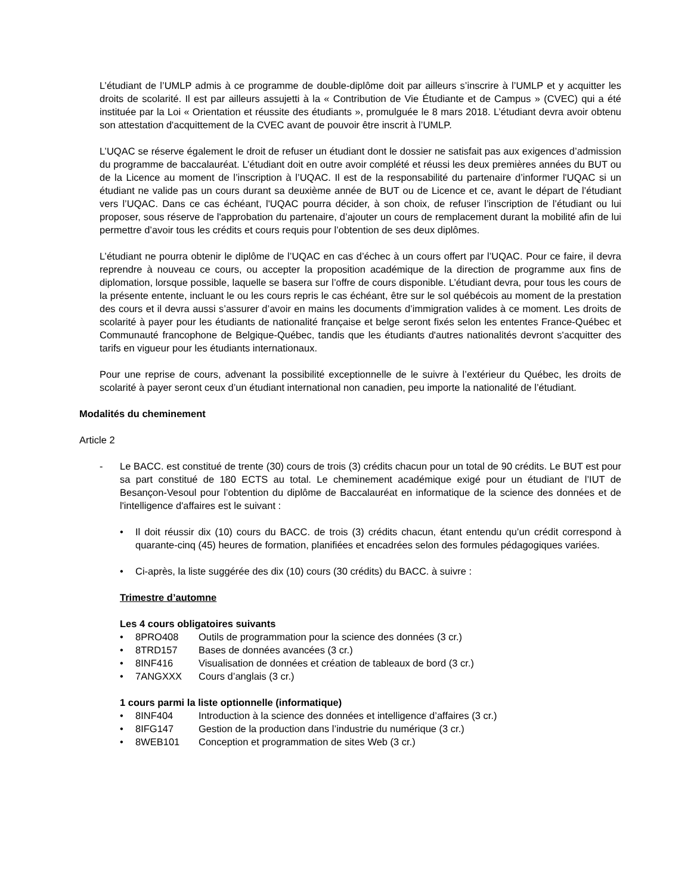L’étudiant de l’UMLP admis à ce programme de double-diplôme doit par ailleurs s’inscrire à l’UMLP et y acquitter les droits de scolarité. Il est par ailleurs assujetti à la « Contribution de Vie Étudiante et de Campus » (CVEC) qui a été instituée par la Loi « Orientation et réussite des étudiants », promulguée le 8 mars 2018. L’étudiant devra avoir obtenu son attestation d'acquittement de la CVEC avant de pouvoir être inscrit à l’UMLP.
L’UQAC se réserve également le droit de refuser un étudiant dont le dossier ne satisfait pas aux exigences d’admission du programme de baccalauréat. L’étudiant doit en outre avoir complété et réussi les deux premières années du BUT ou de la Licence au moment de l’inscription à l’UQAC. Il est de la responsabilité du partenaire d’informer l'UQAC si un étudiant ne valide pas un cours durant sa deuxième année de BUT ou de Licence et ce, avant le départ de l’étudiant vers l’UQAC. Dans ce cas échéant, l'UQAC pourra décider, à son choix, de refuser l’inscription de l’étudiant ou lui proposer, sous réserve de l'approbation du partenaire, d’ajouter un cours de remplacement durant la mobilité afin de lui permettre d’avoir tous les crédits et cours requis pour l’obtention de ses deux diplômes.
L’étudiant ne pourra obtenir le diplôme de l’UQAC en cas d’échec à un cours offert par l’UQAC. Pour ce faire, il devra reprendre à nouveau ce cours, ou accepter la proposition académique de la direction de programme aux fins de diplomation, lorsque possible, laquelle se basera sur l’offre de cours disponible. L’étudiant devra, pour tous les cours de la présente entente, incluant le ou les cours repris le cas échéant, être sur le sol québécois au moment de la prestation des cours et il devra aussi s’assurer d’avoir en mains les documents d’immigration valides à ce moment. Les droits de scolarité à payer pour les étudiants de nationalité française et belge seront fixés selon les ententes France-Québec et Communauté francophone de Belgique-Québec, tandis que les étudiants d'autres nationalités devront s'acquitter des tarifs en vigueur pour les étudiants internationaux.
Pour une reprise de cours, advenant la possibilité exceptionnelle de le suivre à l’extérieur du Québec, les droits de scolarité à payer seront ceux d’un étudiant international non canadien, peu importe la nationalité de l’étudiant.
Modalités du cheminement
Article 2
- Le BACC. est constitué de trente (30) cours de trois (3) crédits chacun pour un total de 90 crédits. Le BUT est pour sa part constitué de 180 ECTS au total. Le cheminement académique exigé pour un étudiant de l’IUT de Besançon-Vesoul pour l’obtention du diplôme de Baccalauréat en informatique de la science des données et de l'intelligence d'affaires est le suivant :
• Il doit réussir dix (10) cours du BACC. de trois (3) crédits chacun, étant entendu qu’un crédit correspond à quarante-cinq (45) heures de formation, planifiées et encadrées selon des formules pédagogiques variées.
• Ci-après, la liste suggérée des dix (10) cours (30 crédits) du BACC. à suivre :
Trimestre d’automne
Les 4 cours obligatoires suivants
• 8PRO408 Outils de programmation pour la science des données (3 cr.)
• 8TRD157 Bases de données avancées (3 cr.)
• 8INF416 Visualisation de données et création de tableaux de bord (3 cr.)
• 7ANGXXX Cours d’anglais (3 cr.)
1 cours parmi la liste optionnelle (informatique)
• 8INF404 Introduction à la science des données et intelligence d’affaires (3 cr.)
• 8IFG147 Gestion de la production dans l’industrie du numérique (3 cr.)
• 8WEB101 Conception et programmation de sites Web (3 cr.)